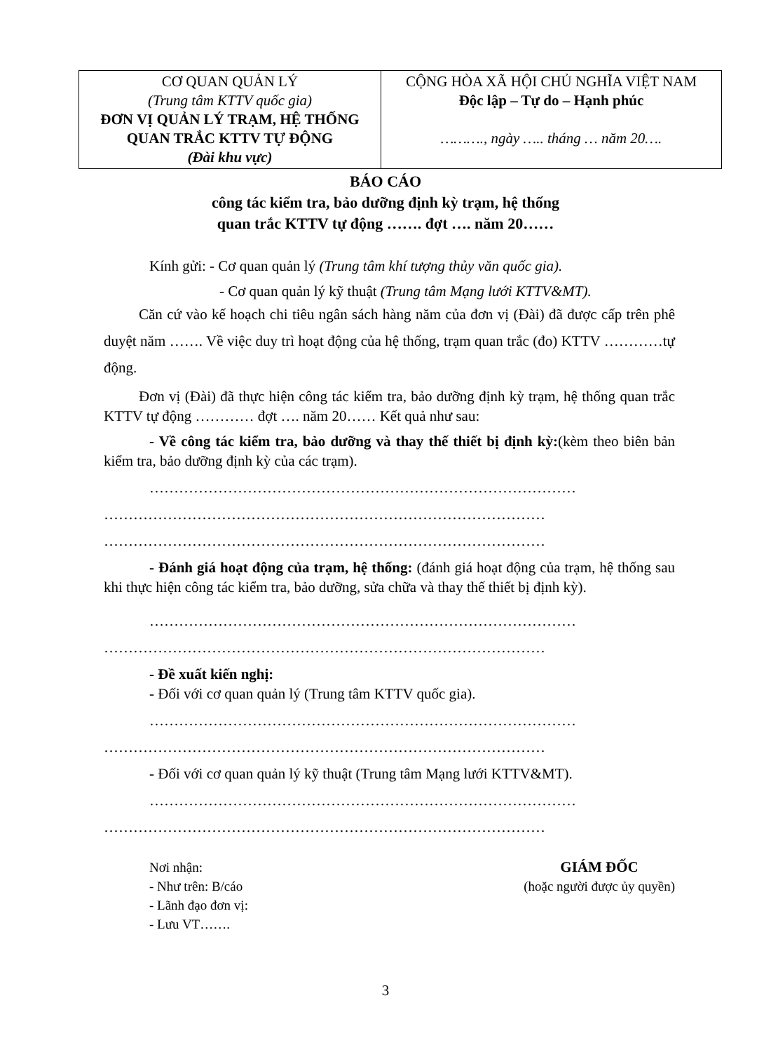| CƠ QUAN QUẢN LÝ (Trung tâm KTTV quốc gia) ĐƠN VỊ QUẢN LÝ TRẠM, HỆ THỐNG QUAN TRẮC KTTV TỰ ĐỘNG (Đài khu vực) | CỘNG HÒA XÃ HỘI CHỦ NGHĨA VIỆT NAM Độc lập – Tự do – Hạnh phúc ………., ngày ….. tháng … năm 20…. |
BÁO CÁO
công tác kiểm tra, bảo dưỡng định kỳ trạm, hệ thống
quan trắc KTTV tự động ……. đợt …. năm 20……
Kính gửi: - Cơ quan quản lý (Trung tâm khí tượng thủy văn quốc gia).
- Cơ quan quản lý kỹ thuật (Trung tâm Mạng lưới KTTV&MT).
Căn cứ vào kế hoạch chi tiêu ngân sách hàng năm của đơn vị (Đài) đã được cấp trên phê duyệt năm ……. Về việc duy trì hoạt động của hệ thống, trạm quan trắc (đo) KTTV …………tự động.
Đơn vị (Đài) đã thực hiện công tác kiểm tra, bảo dưỡng định kỳ trạm, hệ thống quan trắc KTTV tự động ………… đợt …. năm 20…… Kết quả như sau:
- Về công tác kiểm tra, bảo dưỡng và thay thế thiết bị định kỳ:(kèm theo biên bản kiểm tra, bảo dưỡng định kỳ của các trạm).
……………………………………………………………………………
………………………………………………………………………………
………………………………………………………………………………
- Đánh giá hoạt động của trạm, hệ thống: (đánh giá hoạt động của trạm, hệ thống sau khi thực hiện công tác kiểm tra, bảo dưỡng, sửa chữa và thay thế thiết bị định kỳ).
……………………………………………………………………………
………………………………………………………………………………
- Đề xuất kiến nghị:
- Đối với cơ quan quản lý (Trung tâm KTTV quốc gia).
……………………………………………………………………………
………………………………………………………………………………
- Đối với cơ quan quản lý kỹ thuật (Trung tâm Mạng lưới KTTV&MT).
……………………………………………………………………………
………………………………………………………………………………
Nơi nhận:
- Như trên: B/cáo
- Lãnh đạo đơn vị:
- Lưu VT…….
GIÁM ĐỐC
(hoặc người được ủy quyền)
3